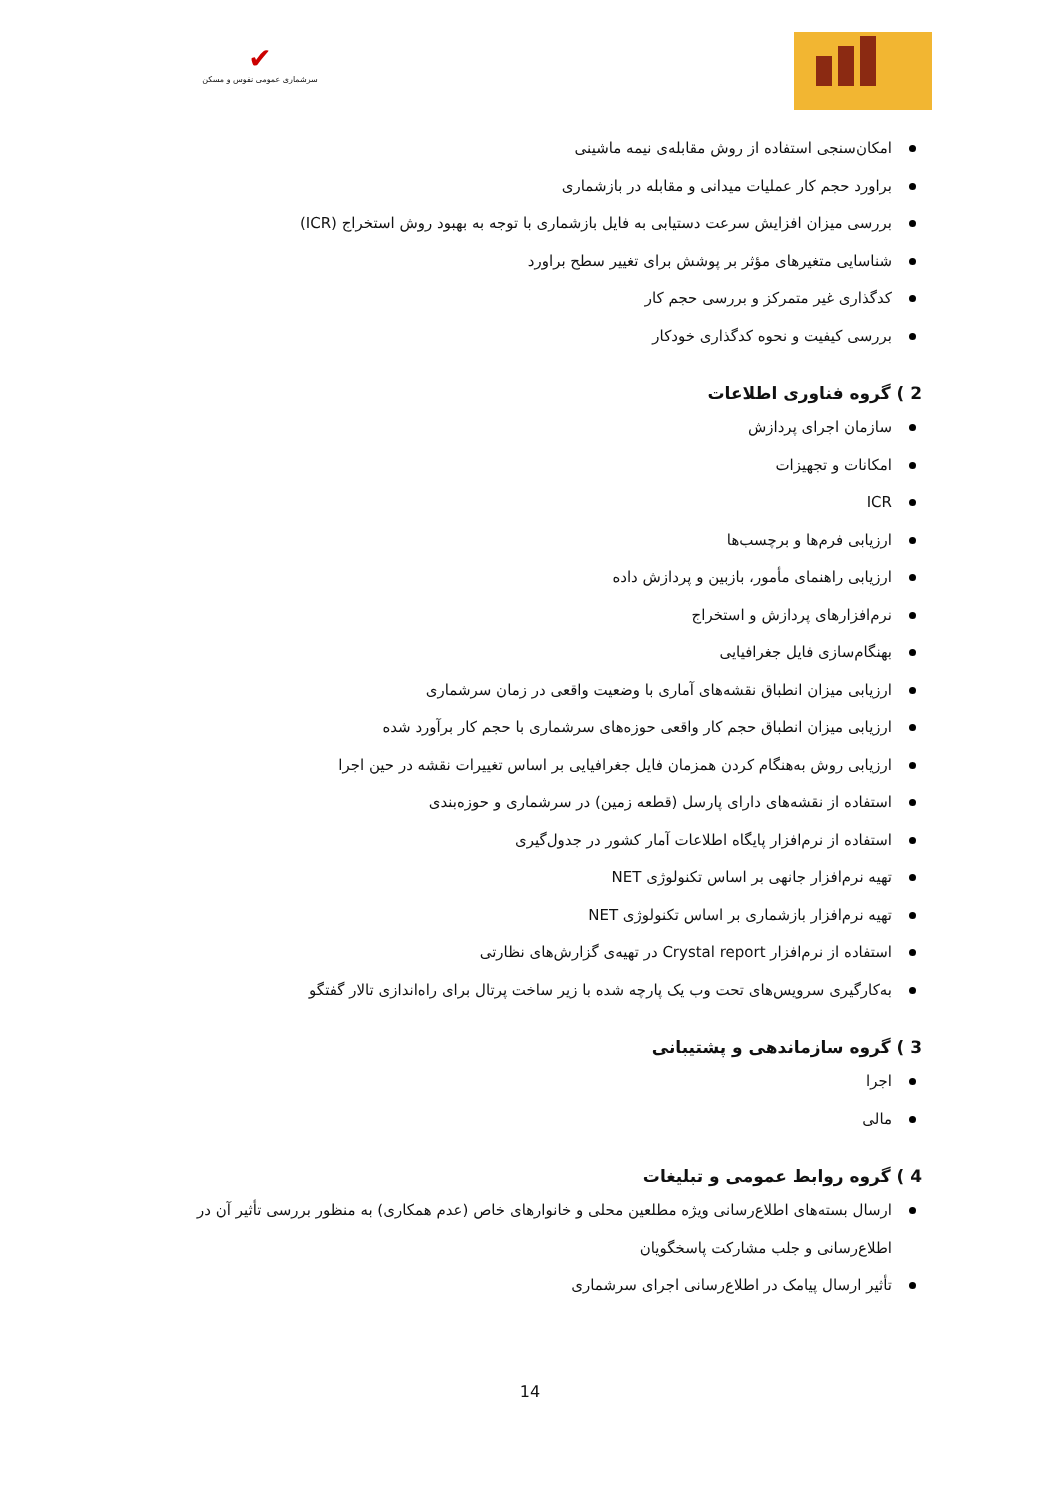✔
سرشماری عمومی نفوس و مسکن
امکان‌سنجی استفاده از روش مقابله‌ی نیمه ماشینی
براورد حجم کار عملیات میدانی و مقابله در بازشماری
بررسی میزان افزایش سرعت دستیابی به فایل بازشماری با توجه به بهبود روش استخراج (ICR)
شناسایی متغیرهای مؤثر بر پوشش برای تغییر سطح براورد
کدگذاری غیر متمرکز و بررسی حجم کار
بررسی کیفیت و نحوه کدگذاری خودکار
2 ) گروه فناوری اطلاعات
سازمان اجرای پردازش
امکانات و تجهیزات
ICR
ارزیابی فرم‌ها و برچسب‌ها
ارزیابی راهنمای مأمور، بازبین و پردازش داده
نرم‌افزارهای پردازش و استخراج
بهنگام‌سازی فایل جغرافیایی
ارزیابی میزان انطباق نقشه‌های آماری با وضعیت واقعی در زمان سرشماری
ارزیابی میزان انطباق حجم کار واقعی حوزه‌های سرشماری با حجم کار برآورد شده
ارزیابی روش به‌هنگام کردن همزمان فایل جغرافیایی بر اساس تغییرات نقشه در حین اجرا
استفاده از نقشه‌های دارای پارسل (قطعه زمین) در سرشماری و حوزه‌بندی
استفاده از نرم‌افزار پایگاه اطلاعات آمار کشور در جدول‌گیری
تهیه نرم‌افزار جانهی بر اساس تکنولوژی NET
تهیه نرم‌افزار بازشماری بر اساس تکنولوژی NET
استفاده از نرم‌افزار Crystal report در تهیه‌ی گزارش‌های نظارتی
به‌کارگیری سرویس‌های تحت وب یک پارچه شده با زیر ساخت پرتال برای راه‌اندازی تالار گفتگو
3 ) گروه سازماندهی و پشتیبانی
اجرا
مالی
4 ) گروه روابط عمومی و تبلیغات
ارسال بسته‌های اطلاع‌رسانی ویژه مطلعین محلی و خانوارهای خاص (عدم همکاری) به منظور بررسی تأثیر آن در اطلاع‌رسانی و جلب مشارکت پاسخگویان
تأثیر ارسال پیامک در اطلاع‌رسانی اجرای سرشماری
14